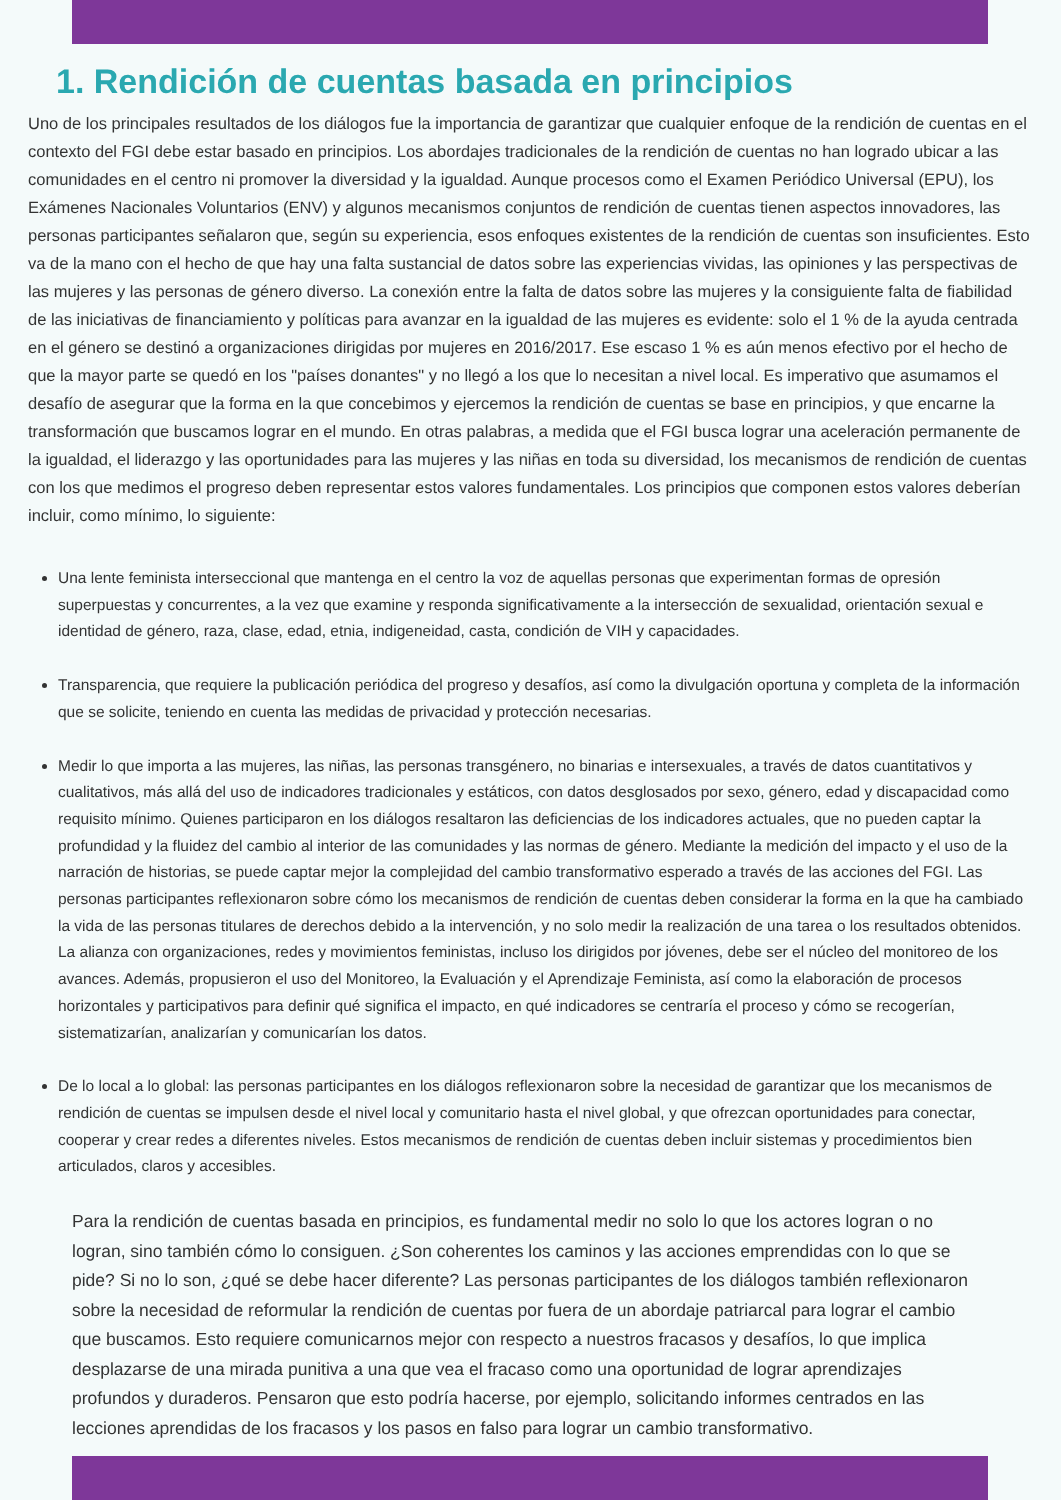1. Rendición de cuentas basada en principios
Uno de los principales resultados de los diálogos fue la importancia de garantizar que cualquier enfoque de la rendición de cuentas en el contexto del FGI debe estar basado en principios. Los abordajes tradicionales de la rendición de cuentas no han logrado ubicar a las comunidades en el centro ni promover la diversidad y la igualdad. Aunque procesos como el Examen Periódico Universal (EPU), los Exámenes Nacionales Voluntarios (ENV) y algunos mecanismos conjuntos de rendición de cuentas tienen aspectos innovadores, las personas participantes señalaron que, según su experiencia, esos enfoques existentes de la rendición de cuentas son insuficientes. Esto va de la mano con el hecho de que hay una falta sustancial de datos sobre las experiencias vividas, las opiniones y las perspectivas de las mujeres y las personas de género diverso. La conexión entre la falta de datos sobre las mujeres y la consiguiente falta de fiabilidad de las iniciativas de financiamiento y políticas para avanzar en la igualdad de las mujeres es evidente: solo el 1 % de la ayuda centrada en el género se destinó a organizaciones dirigidas por mujeres en 2016/2017. Ese escaso 1 % es aún menos efectivo por el hecho de que la mayor parte se quedó en los "países donantes" y no llegó a los que lo necesitan a nivel local. Es imperativo que asumamos el desafío de asegurar que la forma en la que concebimos y ejercemos la rendición de cuentas se base en principios, y que encarne la transformación que buscamos lograr en el mundo. En otras palabras, a medida que el FGI busca lograr una aceleración permanente de la igualdad, el liderazgo y las oportunidades para las mujeres y las niñas en toda su diversidad, los mecanismos de rendición de cuentas con los que medimos el progreso deben representar estos valores fundamentales. Los principios que componen estos valores deberían incluir, como mínimo, lo siguiente:
Una lente feminista interseccional que mantenga en el centro la voz de aquellas personas que experimentan formas de opresión superpuestas y concurrentes, a la vez que examine y responda significativamente a la intersección de sexualidad, orientación sexual e identidad de género, raza, clase, edad, etnia, indigeneidad, casta, condición de VIH y capacidades.
Transparencia, que requiere la publicación periódica del progreso y desafíos, así como la divulgación oportuna y completa de la información que se solicite, teniendo en cuenta las medidas de privacidad y protección necesarias.
Medir lo que importa a las mujeres, las niñas, las personas transgénero, no binarias e intersexuales, a través de datos cuantitativos y cualitativos, más allá del uso de indicadores tradicionales y estáticos, con datos desglosados por sexo, género, edad y discapacidad como requisito mínimo. Quienes participaron en los diálogos resaltaron las deficiencias de los indicadores actuales, que no pueden captar la profundidad y la fluidez del cambio al interior de las comunidades y las normas de género. Mediante la medición del impacto y el uso de la narración de historias, se puede captar mejor la complejidad del cambio transformativo esperado a través de las acciones del FGI. Las personas participantes reflexionaron sobre cómo los mecanismos de rendición de cuentas deben considerar la forma en la que ha cambiado la vida de las personas titulares de derechos debido a la intervención, y no solo medir la realización de una tarea o los resultados obtenidos. La alianza con organizaciones, redes y movimientos feministas, incluso los dirigidos por jóvenes, debe ser el núcleo del monitoreo de los avances. Además, propusieron el uso del Monitoreo, la Evaluación y el Aprendizaje Feminista, así como la elaboración de procesos horizontales y participativos para definir qué significa el impacto, en qué indicadores se centraría el proceso y cómo se recogerían, sistematizarían, analizarían y comunicarían los datos.
De lo local a lo global: las personas participantes en los diálogos reflexionaron sobre la necesidad de garantizar que los mecanismos de rendición de cuentas se impulsen desde el nivel local y comunitario hasta el nivel global, y que ofrezcan oportunidades para conectar, cooperar y crear redes a diferentes niveles. Estos mecanismos de rendición de cuentas deben incluir sistemas y procedimientos bien articulados, claros y accesibles.
Para la rendición de cuentas basada en principios, es fundamental medir no solo lo que los actores logran o no logran, sino también cómo lo consiguen. ¿Son coherentes los caminos y las acciones emprendidas con lo que se pide? Si no lo son, ¿qué se debe hacer diferente? Las personas participantes de los diálogos también reflexionaron sobre la necesidad de reformular la rendición de cuentas por fuera de un abordaje patriarcal para lograr el cambio que buscamos. Esto requiere comunicarnos mejor con respecto a nuestros fracasos y desafíos, lo que implica desplazarse de una mirada punitiva a una que vea el fracaso como una oportunidad de lograr aprendizajes profundos y duraderos. Pensaron que esto podría hacerse, por ejemplo, solicitando informes centrados en las lecciones aprendidas de los fracasos y los pasos en falso para lograr un cambio transformativo.